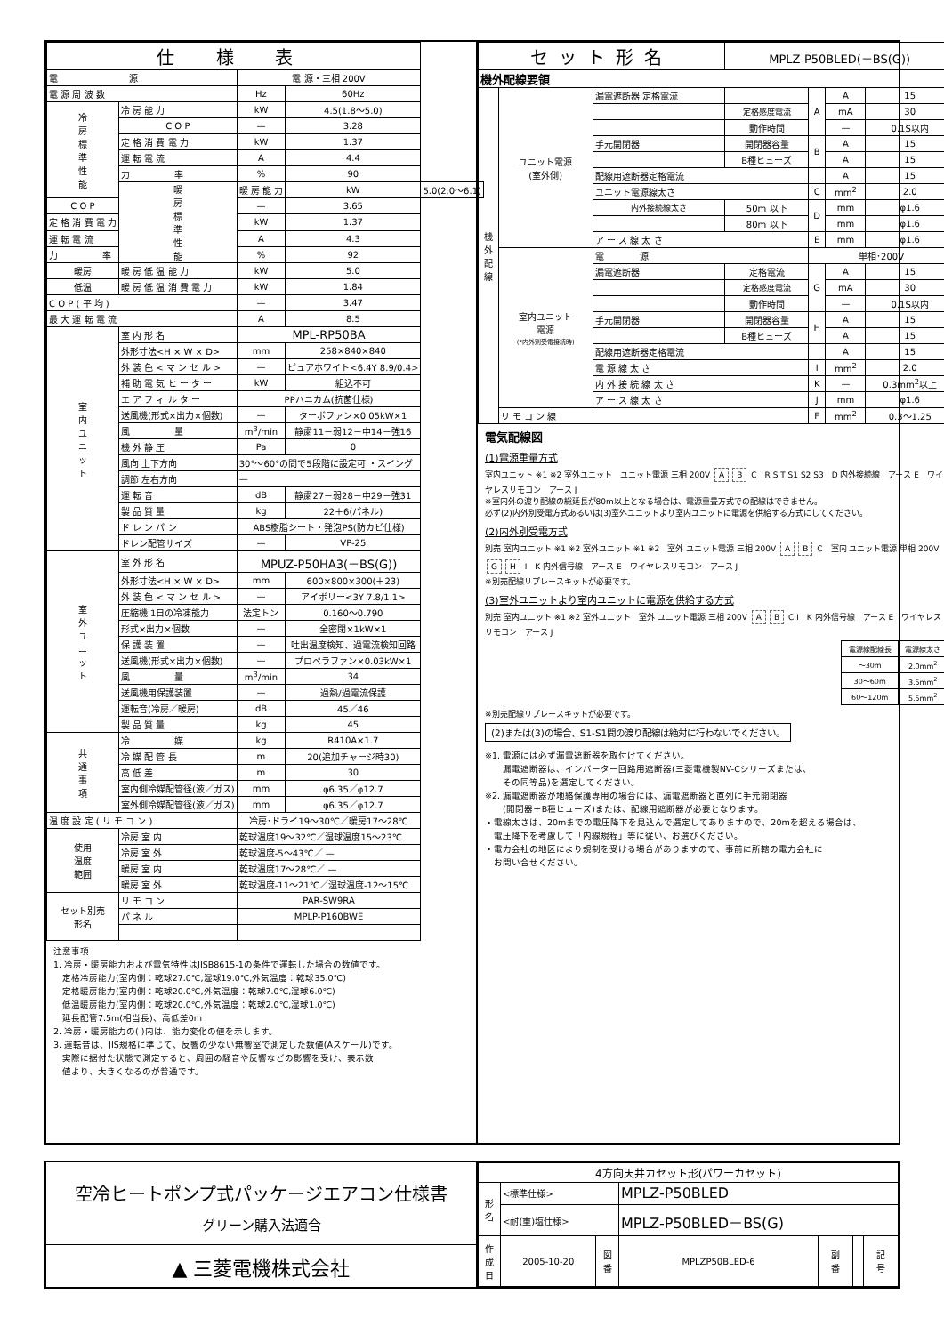| 仕 様 表 | | | | |
| --- | --- | --- | --- | --- |
| 電 源 | | 電 源・三相 200V | | |
| 電 源 周 波 数 | | Hz | 60Hz | |
| 冷 房 標 準 性 能 | 冷 房 能 力 | kW | 4.5(1.8～5.0) | |
| | C O P | — | 3.28 | |
| | 定 格 消 費 電 力 | kW | 1.37 | |
| | 運 転 電 流 | A | 4.4 | |
| | 力 率 | % | 90 | |
| | 暖 房 標 準 性 能 | 暖 房 能 力 | kW | 5.0(2.0～6.1) |
| C O P | | — | 3.65 | |
| 定 格 消 費 電 力 | | kW | 1.37 | |
| 運 転 電 流 | | A | 4.3 | |
| 力 率 | | % | 92 | |
| 暖房 | 暖 房 低 温 能 力 | kW | 5.0 | |
| 低温 | 暖 房 低 温 消 費 電 力 | kW | 1.84 | |
| C O P ( 平 均 ) | | — | 3.47 | |
| 最 大 運 転 電 流 | | A | 8.5 | |
| 室 内 ユ ニ ッ ト | 室 内 形 名 | MPL-RP50BA | | |
| | 外形寸法<H × W × D> | mm | 258×840×840 | |
| | 外 装 色 < マ ン セ ル > | — | ピュアホワイト<6.4Y 8.9/0.4> | |
| | 補 助 電 気 ヒ ー タ ー | kW | 組込不可 | |
| | エ ア フ ィ ル タ ー | PPハニカム(抗菌仕様) | | |
| | 送風機(形式×出力×個数) | — | ターボファン×0.05kW×1 | |
| | 風 量 | m<sup>3</sup>/min | 静粛11－弱12－中14－強16 | |
| | 機 外 静 圧 | Pa | 0 | |
| | 風向 上下方向 | 30°～60°の間で5段階に設定可 ・スイング | | |
| | 調節 左右方向 | — | | |
| | 運 転 音 | dB | 静粛27－弱28－中29－強31 | |
| | 製 品 質 量 | kg | 22＋6(パネル) | |
| | ド レ ン パ ン | ABS樹脂シート・発泡PS(防カビ仕様) | | |
| | ドレン配管サイズ | — | VP-25 | |
| 室 外 ユ ニ ッ ト | 室 外 形 名 | MPUZ-P50HA3(－BS(G)) | | |
| | 外形寸法<H × W × D> | mm | 600×800×300(＋23) | |
| | 外 装 色 < マ ン セ ル > | — | アイボリー<3Y 7.8/1.1> | |
| | 圧縮機 1日の冷凍能力 | 法定トン | 0.160～0.790 | |
| | 形式×出力×個数 | — | 全密閉×1kW×1 | |
| | 保 護 装 置 | — | 吐出温度検知、過電流検知回路 | |
| | 送風機(形式×出力×個数) | — | プロペラファン×0.03kW×1 | |
| | 風 量 | m<sup>3</sup>/min | 34 | |
| | 送風機用保護装置 | — | 過熱/過電流保護 | |
| | 運転音(冷房／暖房) | dB | 45／46 | |
| | 製 品 質 量 | kg | 45 | |
| 共 通 事 項 | 冷 媒 | kg | R410A×1.7 | |
| | 冷 媒 配 管 長 | m | 20(追加チャージ時30) | |
| | 高 低 差 | m | 30 | |
| | 室内側冷媒配管径(液／ガス) | mm | φ6.35／φ12.7 | |
| | 室外側冷媒配管径(液／ガス) | mm | φ6.35／φ12.7 | |
| 温 度 設 定 ( リ モ コ ン ) | | 冷房･ドライ19～30℃／暖房17～28℃ | | |
| 使用 温度 範囲 | 冷房 室 内 | 乾球温度19～32℃／湿球温度15～23℃ | | |
| | 冷房 室 外 | 乾球温度-5～43℃／ — | | |
| | 暖房 室 内 | 乾球温度17～28℃／ — | | |
| | 暖房 室 外 | 乾球温度-11～21℃／湿球温度-12～15℃ | | |
| セット別売 形名 | リ モ コ ン | PAR-SW9RA | | |
| | パ ネ ル | MPLP-P160BWE | | |
注意事項
1. 冷房・暖房能力および電気特性はJISB8615-1の条件で運転した場合の数値です。
　定格冷房能力(室内側：乾球27.0℃,湿球19.0℃,外気温度：乾球35.0℃)
　定格暖房能力(室内側：乾球20.0℃,外気温度：乾球7.0℃,湿球6.0℃)
　低温暖房能力(室内側：乾球20.0℃,外気温度：乾球2.0℃,湿球1.0℃)
　延長配管7.5m(相当長)、高低差0m
2. 冷房・暖房能力の( )内は、能力変化の値を示します。
3. 運転音は、JIS規格に準じて、反響の少ない無響室で測定した数値(Aスケール)です。
　実際に据付た状態で測定すると、周囲の騒音や反響などの影響を受け、表示数
　値より、大きくなるのが普通です。
| セット形名 | | | MPLZ-P50BLED(－BS(G)) | | | |
| --- | --- | --- | --- | --- | --- | --- |
| 機外配線要領 | | | | | | |
| 機 外 配 線 | ユニット電源 (室外側) | 漏電遮断器 定格電流 | | A | A | 15 |
| | | | 定格感度電流 | | mA | 30 |
| | | | 動作時間 | | — | 0.1S以内 |
| | | 手元開閉器 | 開閉器容量 | B | A | 15 |
| | | | B種ヒューズ | | A | 15 |
| | | 配線用遮断器定格電流 | | | A | 15 |
| | | ユニット電源線太さ | | C | mm<sup>2</sup> | 2.0 |
| | | 内外接続線太さ | 50m 以下 | D | mm | φ1.6 |
| | | | 80m 以下 | | mm | φ1.6 |
| | | ア ー ス 線 太 さ | | E | mm | φ1.6 |
| | 室内ユニット 電源 (*内外別受電接続時) | 電 源 | | 単相･200V | | |
| | | 漏電遮断器 | 定格電流 | G | A | 15 |
| | | | 定格感度電流 | | mA | 30 |
| | | | 動作時間 | | — | 0.1S以内 |
| | | 手元開閉器 | 開閉器容量 | H | A | 15 |
| | | | B種ヒューズ | | A | 15 |
| | | 配線用遮断器定格電流 | | | A | 15 |
| | | 電 源 線 太 さ | | I | mm<sup>2</sup> | 2.0 |
| | | 内 外 接 続 線 太 さ | | K | — | 0.3mm<sup>2</sup>以上 |
| | | ア ー ス 線 太 さ | | J | mm | φ1.6 |
| | リ モ コ ン 線 | | | F | mm<sup>2</sup> | 0.3～1.25 |
電気配線図
(1)電源重量方式
室内ユニット ※1 ※2 室外ユニット　ユニット電源 三相 200V A B C　R S T S1 S2 S3　D 内外接続線　アース E　ワイヤレスリモコン　アース J
※室内外の渡り配線の総延長が80m以上となる場合は、電源重畳方式での配線はできません。
必ず(2)内外別受電方式あるいは(3)室外ユニットより室内ユニットに電源を供給する方式にしてください。
(2)内外別受電方式
別売 室内ユニット ※1 ※2 室外ユニット ※1 ※2　室外 ユニット電源 三相 200V A B C　室内 ユニット電源 単相 200V G H I　K 内外信号線　アース E　ワイヤレスリモコン　アース J
※別売配線リプレースキットが必要です。
(3)室外ユニットより室内ユニットに電源を供給する方式
別売 室内ユニット ※1 ※2 室外ユニット　室外 ユニット電源 三相 200V A B C I　K 内外信号線　アース E　ワイヤレスリモコン　アース J
| 電源線配線長 | 電源線太さ |
| --- | --- |
| ～30m | 2.0mm<sup>2</sup> |
| 30～60m | 3.5mm<sup>2</sup> |
| 60～120m | 5.5mm<sup>2</sup> |
※別売配線リプレースキットが必要です。
(2)または(3)の場合、S1-S1間の渡り配線は絶対に行わないでください。
※1. 電源には必ず漏電遮断器を取付けてください。
　　漏電遮断器は、インバーター回路用遮断器(三菱電機製NV-Cシリーズまたは、
　　その同等品)を選定してください。
※2. 漏電遮断器が地絡保護専用の場合には、漏電遮断器と直列に手元開閉器
　　(開閉器＋B種ヒューズ)または、配線用遮断器が必要となります。
・電線太さは、20mまでの電圧降下を見込んで選定してありますので、20mを超える場合は、
　電圧降下を考慮して「内線規程」等に従い、お選びください。
・電力会社の地区により規制を受ける場合がありますので、事前に所轄の電力会社に
　お問い合せください。
空冷ヒートポンプ式パッケージエアコン仕様書
グリーン購入法適合
▲ 三菱電機株式会社
| 4方向天井カセット形(パワーカセット) | | | | | | |
| 形 名 | <標準仕様> | | MPLZ-P50BLED | | | |
| | <耐(重)塩仕様> | | MPLZ-P50BLED－BS(G) | | | |
| 作 成 日 | 2005-10-20 | 図 番 | MPLZP50BLED-6 | 副 番 | | 記 号 |